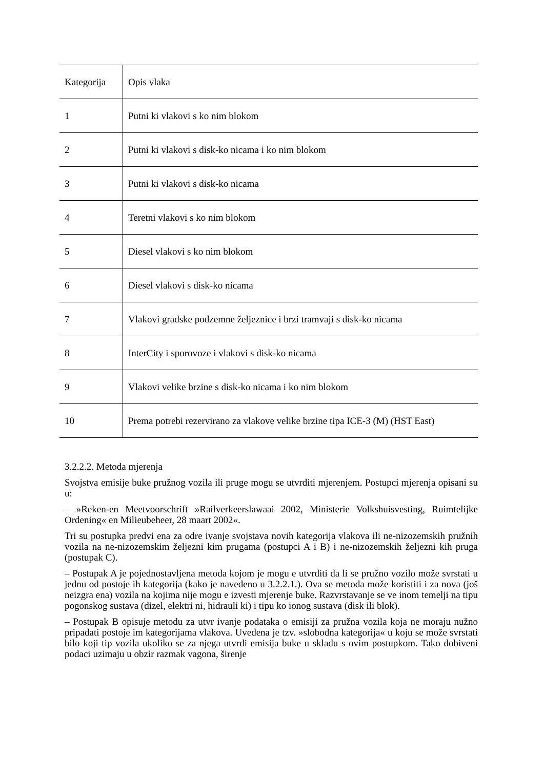| Kategorija | Opis vlaka |
| 1 | Putni ki vlakovi s ko nim blokom |
| 2 | Putni ki vlakovi s disk-ko nicama i ko nim blokom |
| 3 | Putni ki vlakovi s disk-ko nicama |
| 4 | Teretni vlakovi s ko nim blokom |
| 5 | Diesel vlakovi s ko nim blokom |
| 6 | Diesel vlakovi s disk-ko nicama |
| 7 | Vlakovi gradske podzemne željeznice i brzi tramvaji s disk-ko nicama |
| 8 | InterCity i sporovoze i vlakovi s disk-ko nicama |
| 9 | Vlakovi velike brzine s disk-ko nicama i ko nim blokom |
| 10 | Prema potrebi rezervirano za vlakove velike brzine tipa ICE-3 (M) (HST East) |
3.2.2.2. Metoda mjerenja
Svojstva emisije buke pružnog vozila ili pruge mogu se utvrditi mjerenjem. Postupci mjerenja opisani su u:
– »Reken-en Meetvoorschrift »Railverkeerslawaai 2002, Ministerie Volkshuisvesting, Ruimtelijke Ordening« en Milieubeheer, 28 maart 2002«.
Tri su postupka predvi ena za odre ivanje svojstava novih kategorija vlakova ili ne-nizozemskih pružnih vozila na ne-nizozemskim željezni kim prugama (postupci A i B) i ne-nizozemskih željezni kih pruga (postupak C).
– Postupak A je pojednostavljena metoda kojom je mogu e utvrditi da li se pružno vozilo može svrstati u jednu od postoje ih kategorija (kako je navedeno u 3.2.2.1.). Ova se metoda može koristiti i za nova (još neizgra ena) vozila na kojima nije mogu e izvesti mjerenje buke. Razvrstavanje se ve inom temelji na tipu pogonskog sustava (dizel, elektri ni, hidrauli ki) i tipu ko ionog sustava (disk ili blok).
– Postupak B opisuje metodu za utvr ivanje podataka o emisiji za pružna vozila koja ne moraju nužno pripadati postoje im kategorijama vlakova. Uvedena je tzv. »slobodna kategorija« u koju se može svrstati bilo koji tip vozila ukoliko se za njega utvrdi emisija buke u skladu s ovim postupkom. Tako dobiveni podaci uzimaju u obzir razmak vagona, širenje